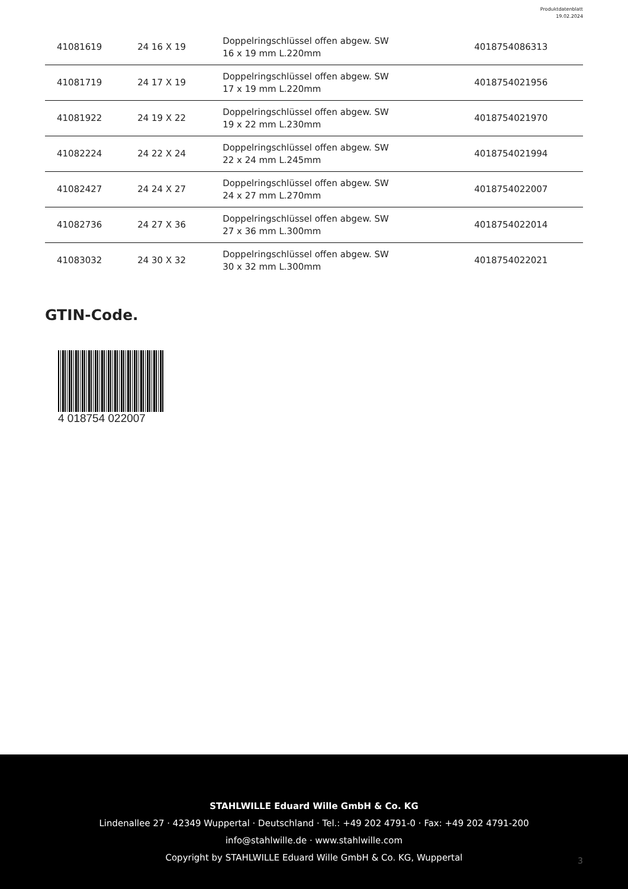Produktdatenblatt
19.02.2024
| 41081619 | 24 16 X 19 | Doppelringschlüssel offen abgew. SW 16 x 19 mm L.220mm | 4018754086313 |
| 41081719 | 24 17 X 19 | Doppelringschlüssel offen abgew. SW 17 x 19 mm L.220mm | 4018754021956 |
| 41081922 | 24 19 X 22 | Doppelringschlüssel offen abgew. SW 19 x 22 mm L.230mm | 4018754021970 |
| 41082224 | 24 22 X 24 | Doppelringschlüssel offen abgew. SW 22 x 24 mm L.245mm | 4018754021994 |
| 41082427 | 24 24 X 27 | Doppelringschlüssel offen abgew. SW 24 x 27 mm L.270mm | 4018754022007 |
| 41082736 | 24 27 X 36 | Doppelringschlüssel offen abgew. SW 27 x 36 mm L.300mm | 4018754022014 |
| 41083032 | 24 30 X 32 | Doppelringschlüssel offen abgew. SW 30 x 32 mm L.300mm | 4018754022021 |
GTIN-Code.
4 018754 022007
STAHLWILLE Eduard Wille GmbH & Co. KG
Lindenallee 27 · 42349 Wuppertal · Deutschland · Tel.: +49 202 4791-0 · Fax: +49 202 4791-200
info@stahlwille.de · www.stahlwille.com
Copyright by STAHLWILLE Eduard Wille GmbH & Co. KG, Wuppertal
3